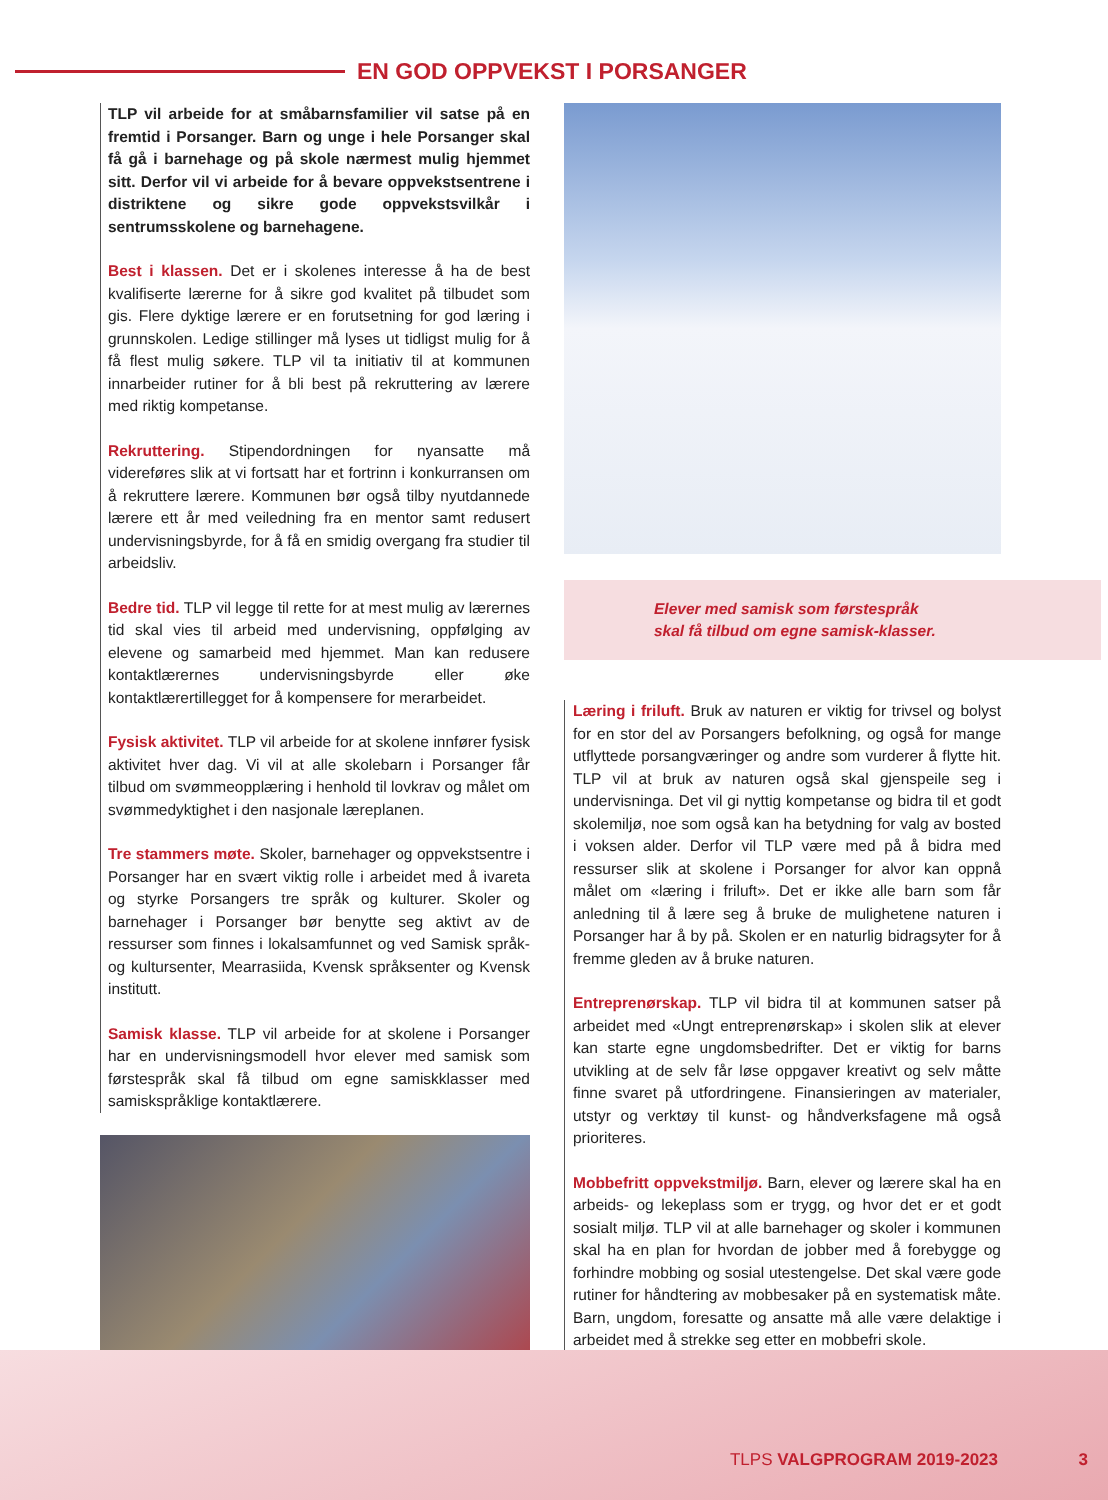EN GOD OPPVEKST I PORSANGER
TLP vil arbeide for at småbarnsfamilier vil satse på en fremtid i Porsanger. Barn og unge i hele Porsanger skal få gå i barnehage og på skole nærmest mulig hjemmet sitt. Derfor vil vi arbeide for å bevare oppvekstsentrene i distriktene og sikre gode oppvekstsvilkår i sentrumsskolene og barnehagene.
Best i klassen. Det er i skolenes interesse å ha de best kvalifiserte lærerne for å sikre god kvalitet på tilbudet som gis. Flere dyktige lærere er en forutsetning for god læring i grunnskolen. Ledige stillinger må lyses ut tidligst mulig for å få flest mulig søkere. TLP vil ta initiativ til at kommunen innarbeider rutiner for å bli best på rekruttering av lærere med riktig kompetanse.
Rekruttering. Stipendordningen for nyansatte må videreføres slik at vi fortsatt har et fortrinn i konkurransen om å rekruttere lærere. Kommunen bør også tilby nyutdannede lærere ett år med veiledning fra en mentor samt redusert undervisningsbyrde, for å få en smidig overgang fra studier til arbeidsliv.
Bedre tid. TLP vil legge til rette for at mest mulig av lærernes tid skal vies til arbeid med undervisning, oppfølging av elevene og samarbeid med hjemmet. Man kan redusere kontaktlærernes undervisningsbyrde eller øke kontaktlærertillegget for å kompensere for merarbeidet.
Fysisk aktivitet. TLP vil arbeide for at skolene innfører fysisk aktivitet hver dag. Vi vil at alle skolebarn i Porsanger får tilbud om svømmeopplæring i henhold til lovkrav og målet om svømmedyktighet i den nasjonale læreplanen.
Tre stammers møte. Skoler, barnehager og oppvekstsentre i Porsanger har en svært viktig rolle i arbeidet med å ivareta og styrke Porsangers tre språk og kulturer. Skoler og barnehager i Porsanger bør benytte seg aktivt av de ressurser som finnes i lokalsamfunnet og ved Samisk språk- og kultursenter, Mearrasiida, Kvensk språksenter og Kvensk institutt.
Samisk klasse. TLP vil arbeide for at skolene i Porsanger har en undervisningsmodell hvor elever med samisk som førstespråk skal få tilbud om egne samiskklasser med samiskspråklige kontaktlærere.
Elever med samisk som førstespråk
skal få tilbud om egne samisk-klasser.
Læring i friluft. Bruk av naturen er viktig for trivsel og bolyst for en stor del av Porsangers befolkning, og også for mange utflyttede porsangværinger og andre som vurderer å flytte hit. TLP vil at bruk av naturen også skal gjenspeile seg i undervisninga. Det vil gi nyttig kompetanse og bidra til et godt skolemiljø, noe som også kan ha betydning for valg av bosted i voksen alder. Derfor vil TLP være med på å bidra med ressurser slik at skolene i Porsanger for alvor kan oppnå målet om «læring i friluft». Det er ikke alle barn som får anledning til å lære seg å bruke de mulighetene naturen i Porsanger har å by på. Skolen er en naturlig bidragsyter for å fremme gleden av å bruke naturen.
Entreprenørskap. TLP vil bidra til at kommunen satser på arbeidet med «Ungt entreprenørskap» i skolen slik at elever kan starte egne ungdomsbedrifter. Det er viktig for barns utvikling at de selv får løse oppgaver kreativt og selv måtte finne svaret på utfordringene. Finansieringen av materialer, utstyr og verktøy til kunst- og håndverksfagene må også prioriteres.
Mobbefritt oppvekstmiljø. Barn, elever og lærere skal ha en arbeids- og lekeplass som er trygg, og hvor det er et godt sosialt miljø. TLP vil at alle barnehager og skoler i kommunen skal ha en plan for hvordan de jobber med å forebygge og forhindre mobbing og sosial utestengelse. Det skal være gode rutiner for håndtering av mobbesaker på en systematisk måte. Barn, ungdom, foresatte og ansatte må alle være delaktige i arbeidet med å strekke seg etter en mobbefri skole.
TLPS VALGPROGRAM 2019-2023 3